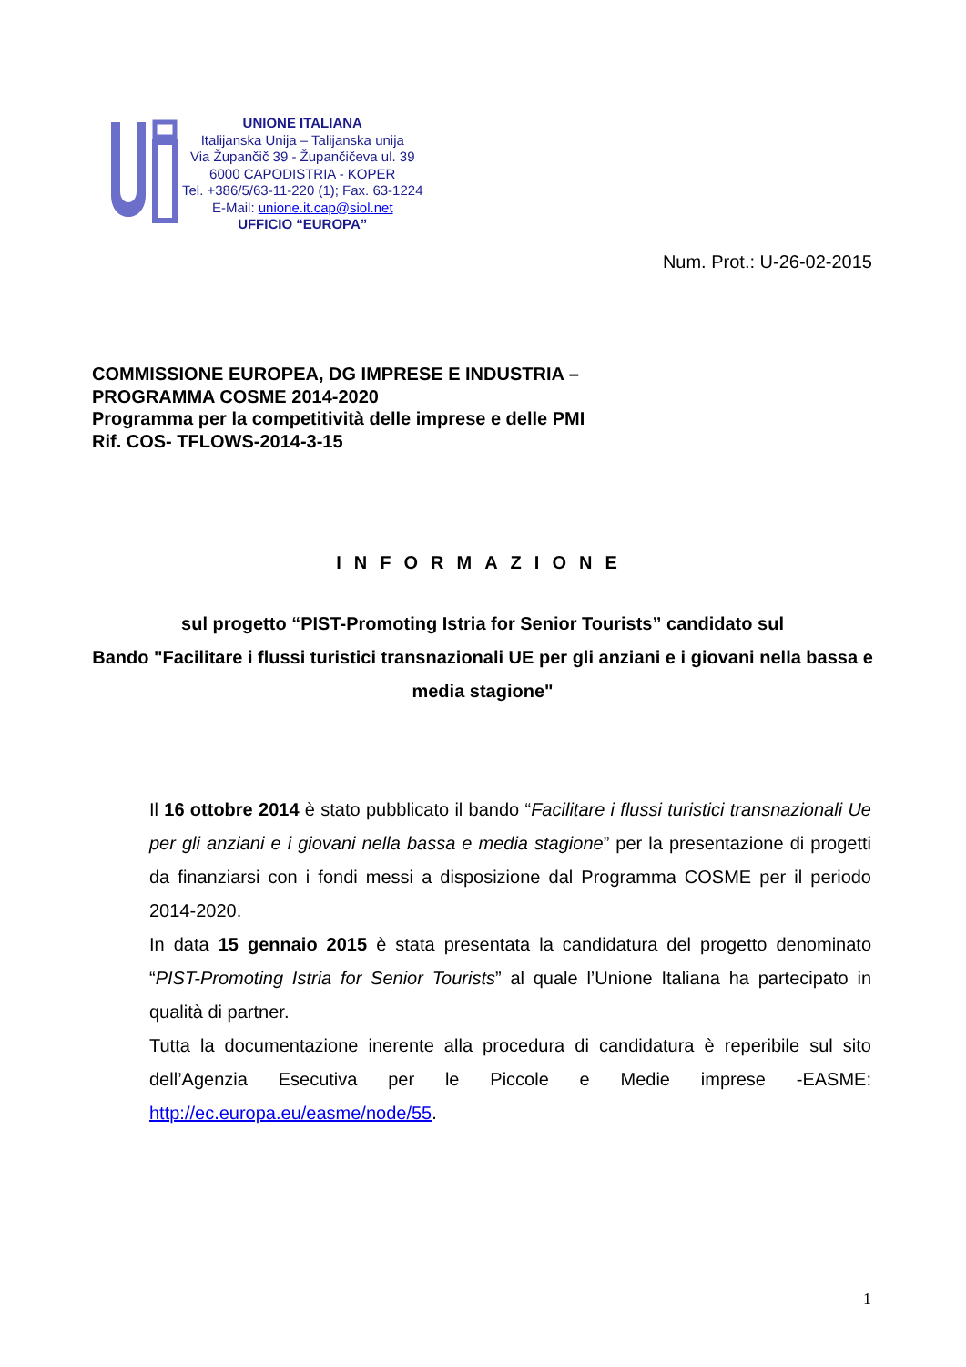UNIONE ITALIANA
Italijanska Unija – Talijanska unija
Via Župančič 39 - Župančičeva ul. 39
6000 CAPODISTRIA - KOPER
Tel. +386/5/63-11-220 (1); Fax. 63-1224
E-Mail: unione.it.cap@siol.net
UFFICIO “EUROPA”
Num. Prot.: U-26-02-2015
COMMISSIONE EUROPEA, DG IMPRESE E INDUSTRIA –
PROGRAMMA COSME 2014-2020
Programma per la competitività delle imprese e delle PMI
Rif. COS- TFLOWS-2014-3-15
INFORMAZIONE
sul progetto “PIST-Promoting Istria for Senior Tourists” candidato sul
Bando "Facilitare i flussi turistici transnazionali UE per gli anziani e i giovani nella bassa e media stagione"
Il 16 ottobre 2014 è stato pubblicato il bando “Facilitare i flussi turistici transnazionali Ue per gli anziani e i giovani nella bassa e media stagione” per la presentazione di progetti da finanziarsi con i fondi messi a disposizione dal Programma COSME per il periodo 2014-2020.
In data 15 gennaio 2015 è stata presentata la candidatura del progetto denominato “PIST-Promoting Istria for Senior Tourists” al quale l’Unione Italiana ha partecipato in qualità di partner.
Tutta la documentazione inerente alla procedura di candidatura è reperibile sul sito dell’Agenzia Esecutiva per le Piccole e Medie imprese -EASME: http://ec.europa.eu/easme/node/55.
1